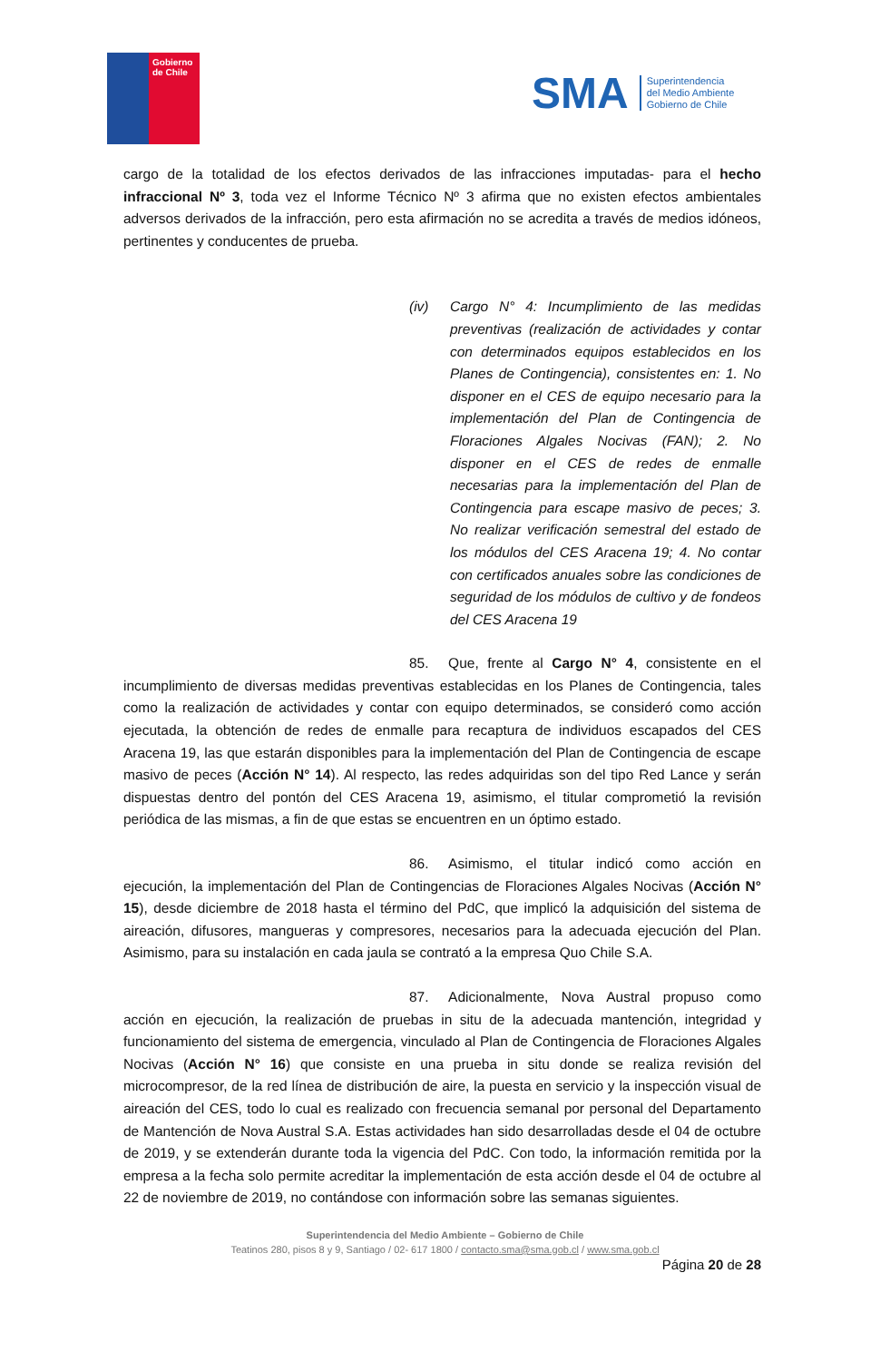Gobierno
de Chile
SMA
Superintendencia
del Medio Ambiente
Gobierno de Chile
cargo de la totalidad de los efectos derivados de las infracciones imputadas- para el hecho infraccional Nº 3, toda vez el Informe Técnico Nº 3 afirma que no existen efectos ambientales adversos derivados de la infracción, pero esta afirmación no se acredita a través de medios idóneos, pertinentes y conducentes de prueba.
(iv) Cargo N° 4: Incumplimiento de las medidas preventivas (realización de actividades y contar con determinados equipos establecidos en los Planes de Contingencia), consistentes en: 1. No disponer en el CES de equipo necesario para la implementación del Plan de Contingencia de Floraciones Algales Nocivas (FAN); 2. No disponer en el CES de redes de enmalle necesarias para la implementación del Plan de Contingencia para escape masivo de peces; 3. No realizar verificación semestral del estado de los módulos del CES Aracena 19; 4. No contar con certificados anuales sobre las condiciones de seguridad de los módulos de cultivo y de fondeos del CES Aracena 19
85. Que, frente al Cargo N° 4, consistente en el incumplimiento de diversas medidas preventivas establecidas en los Planes de Contingencia, tales como la realización de actividades y contar con equipo determinados, se consideró como acción ejecutada, la obtención de redes de enmalle para recaptura de individuos escapados del CES Aracena 19, las que estarán disponibles para la implementación del Plan de Contingencia de escape masivo de peces (Acción N° 14). Al respecto, las redes adquiridas son del tipo Red Lance y serán dispuestas dentro del pontón del CES Aracena 19, asimismo, el titular comprometió la revisión periódica de las mismas, a fin de que estas se encuentren en un óptimo estado.
86. Asimismo, el titular indicó como acción en ejecución, la implementación del Plan de Contingencias de Floraciones Algales Nocivas (Acción N° 15), desde diciembre de 2018 hasta el término del PdC, que implicó la adquisición del sistema de aireación, difusores, mangueras y compresores, necesarios para la adecuada ejecución del Plan. Asimismo, para su instalación en cada jaula se contrató a la empresa Quo Chile S.A.
87. Adicionalmente, Nova Austral propuso como acción en ejecución, la realización de pruebas in situ de la adecuada mantención, integridad y funcionamiento del sistema de emergencia, vinculado al Plan de Contingencia de Floraciones Algales Nocivas (Acción N° 16) que consiste en una prueba in situ donde se realiza revisión del microcompresor, de la red línea de distribución de aire, la puesta en servicio y la inspección visual de aireación del CES, todo lo cual es realizado con frecuencia semanal por personal del Departamento de Mantención de Nova Austral S.A. Estas actividades han sido desarrolladas desde el 04 de octubre de 2019, y se extenderán durante toda la vigencia del PdC. Con todo, la información remitida por la empresa a la fecha solo permite acreditar la implementación de esta acción desde el 04 de octubre al 22 de noviembre de 2019, no contándose con información sobre las semanas siguientes.
Superintendencia del Medio Ambiente – Gobierno de Chile
Teatinos 280, pisos 8 y 9, Santiago / 02- 617 1800 / contacto.sma@sma.gob.cl / www.sma.gob.cl
Página 20 de 28